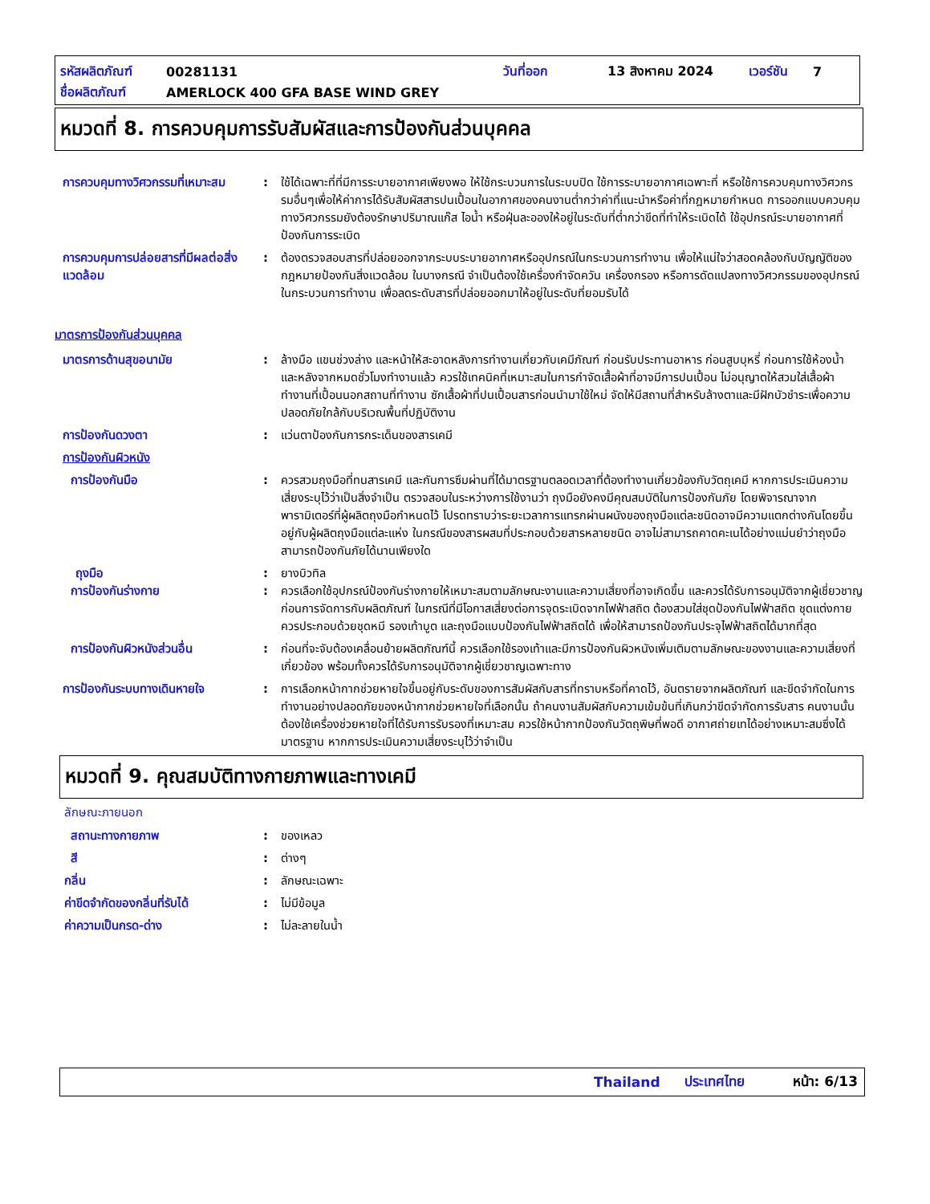รหัสผลิตภัณฑ์ 00281131 วันที่ออก 13 สิงหาคม 2024 เวอร์ชัน 7
ชื่อผลิตภัณฑ์ AMERLOCK 400 GFA BASE WIND GREY
หมวดที่ 8. การควบคุมการรับสัมผัสและการป้องกันส่วนบุคคล
การควบคุมทางวิศวกรรมที่เหมาะสม
: ใช้ได้เฉพาะที่ที่มีการระบายอากาศเพียงพอ ให้ใช้กระบวนการในระบบปิด ใช้การระบายอากาศเฉพาะที่ หรือใช้การควบคุมทางวิศวกรรมอื่นๆเพื่อให้ค่าการได้รับสัมผัสสารปนเปื้อนในอากาศของคนงานต่ำกว่าค่าที่แนะนำหรือค่าที่กฎหมายกำหนด การออกแบบควบคุมทางวิศวกรรมยังต้องรักษาปริมาณแก๊ส ไอน้ำ หรือฝุ่นละอองให้อยู่ในระดับที่ต่ำกว่าขีดที่ทำให้ระเบิดได้ ใช้อุปกรณ์ระบายอากาศที่ป้องกันการระเบิด
การควบคุมการปล่อยสารที่มีผลต่อสิ่งแวดล้อม
: ต้องตรวจสอบสารที่ปล่อยออกจากระบบระบายอากาศหรืออุปกรณ์ในกระบวนการทำงาน เพื่อให้แน่ใจว่าสอดคล้องกับบัญญัติของกฎหมายป้องกันสิ่งแวดล้อม ในบางกรณี จำเป็นต้องใช้เครื่องกำจัดควัน เครื่องกรอง หรือการดัดแปลงทางวิศวกรรมของอุปกรณ์ในกระบวนการทำงาน เพื่อลดระดับสารที่ปล่อยออกมาให้อยู่ในระดับที่ยอมรับได้
มาตรการป้องกันส่วนบุคคล
มาตรการด้านสุขอนามัย : ล้างมือ แขนช่วงล่าง และหน้าให้สะอาดหลังการทำงานเกี่ยวกับเคมีภัณฑ์ ก่อนรับประทานอาหาร ก่อนสูบบุหรี่ ก่อนการใช้ห้องน้ำ และหลังจากหมดชั่วโมงทำงานแล้ว ควรใช้เทคนิคที่เหมาะสมในการกำจัดเสื้อผ้าที่อาจมีการปนเปื้อน ไม่อนุญาตให้สวมใส่เสื้อผ้าทำงานที่เปื้อนนอกสถานที่ทำงาน ซักเสื้อผ้าที่ปนเปื้อนสารก่อนนำมาใช้ใหม่ จัดให้มีสถานที่สำหรับล้างตาและมีฝักบัวชำระเพื่อความปลอดภัยใกล้กับบริเวณพื้นที่ปฏิบัติงาน
การป้องกันดวงตา : แว่นตาป้องกันการกระเด็นของสารเคมี
การป้องกันผิวหนัง
การป้องกันมือ : ควรสวมถุงมือที่ทนสารเคมี และกันการซึมผ่านที่ได้มาตรฐานตลอดเวลาที่ต้องทำงานเกี่ยวข้องกับวัตถุเคมี หากการประเมินความเสี่ยงระบุไว้ว่าเป็นสิ่งจำเป็น ตรวจสอบในระหว่างการใช้งานว่า ถุงมือยังคงมีคุณสมบัติในการป้องกันภัย โดยพิจารณาจากพารามิเตอร์ที่ผู้ผลิตถุงมือกำหนดไว้ โปรดทราบว่าระยะเวลาการแทรกผ่านผนังของถุงมือแต่ละชนิดอาจมีความแตกต่างกันโดยขึ้นอยู่กับผู้ผลิตถุงมือแต่ละแห่ง ในกรณีของสารผสมที่ประกอบด้วยสารหลายชนิด อาจไม่สามารถคาดคะเนได้อย่างแม่นยำว่าถุงมือสามารถป้องกันภัยได้นานเพียงใด
ถุงมือ : ยางบิวทิล
การป้องกันร่างกาย : ควรเลือกใช้อุปกรณ์ป้องกันร่างกายให้เหมาะสมตามลักษณะงานและความเสี่ยงที่อาจเกิดขึ้น และควรได้รับการอนุมัติจากผู้เชี่ยวชาญก่อนการจัดการกับผลิตภัณฑ์ ในกรณีที่มีโอกาสเสี่ยงต่อการจุดระเบิดจากไฟฟ้าสถิต ต้องสวมใส่ชุดป้องกันไฟฟ้าสถิต ชุดแต่งกายควรประกอบด้วยชุดหมี รองเท้าบูต และถุงมือแบบป้องกันไฟฟ้าสถิตได้ เพื่อให้สามารถป้องกันประจุไฟฟ้าสถิตได้มากที่สุด
การป้องกันผิวหนังส่วนอื่น : ก่อนที่จะจับต้องเคลื่อนย้ายผลิตภัณฑ์นี้ ควรเลือกใช้รองเท้าและมีการป้องกันผิวหนังเพิ่มเติมตามลักษณะของงานและความเสี่ยงที่เกี่ยวข้อง พร้อมทั้งควรได้รับการอนุมัติจากผู้เชี่ยวชาญเฉพาะทาง
การป้องกันระบบทางเดินหายใจ : การเลือกหน้ากากช่วยหายใจขึ้นอยู่กับระดับของการสัมผัสกับสารที่ทราบหรือที่คาดไว้, อันตรายจากผลิตภัณฑ์ และขีดจำกัดในการทำงานอย่างปลอดภัยของหน้ากากช่วยหายใจที่เลือกนั้น ถ้าคนงานสัมผัสกับความเข้มข้นที่เกินกว่าขีดจำกัดการรับสาร คนงานนั้นต้องใช้เครื่องช่วยหายใจที่ได้รับการรับรองที่เหมาะสม ควรใช้หน้ากากป้องกันวัตถุพิษที่พอดี อากาศถ่ายเทได้อย่างเหมาะสมซึ่งได้มาตรฐาน หากการประเมินความเสี่ยงระบุไว้ว่าจำเป็น
หมวดที่ 9. คุณสมบัติทางกายภาพและทางเคมี
ลักษณะภายนอก
สถานะทางกายภาพ : ของเหลว
สี : ต่างๆ
กลิ่น : ลักษณะเฉพาะ
ค่าขีดจำกัดของกลิ่นที่รับได้ : ไม่มีข้อมูล
ค่าความเป็นกรด-ด่าง : ไม่ละลายในน้ำ
Thailand ประเทศไทย หน้า: 6/13